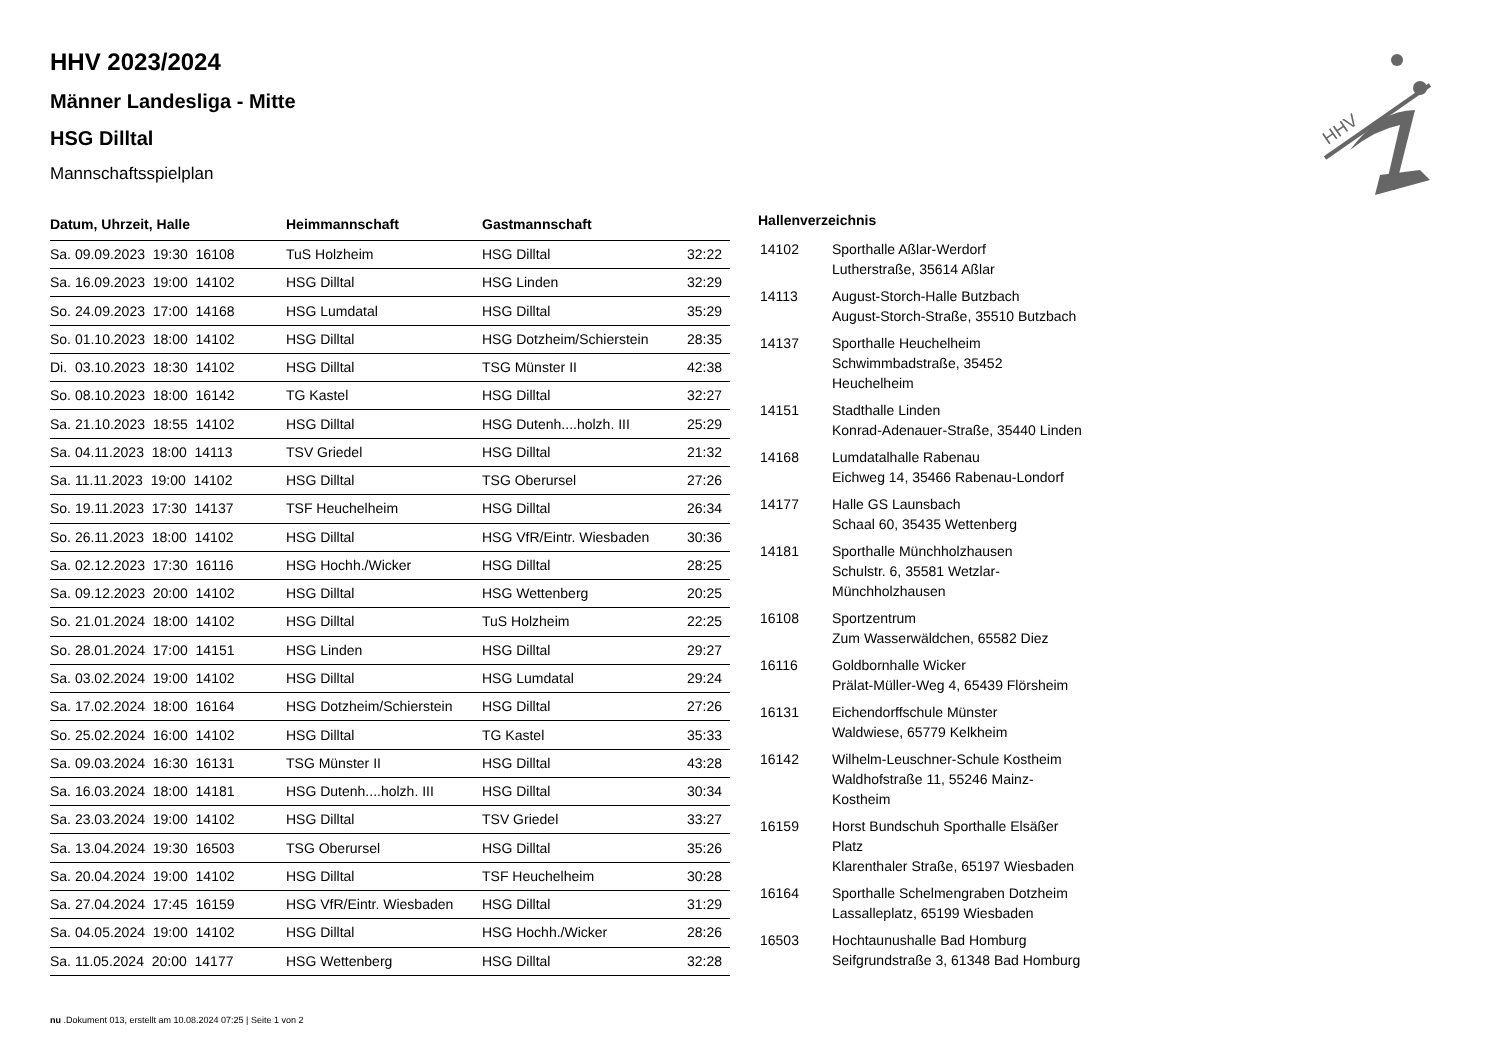HHV 2023/2024
Männer Landesliga - Mitte
HSG Dilltal
Mannschaftsspielplan
| Datum, Uhrzeit, Halle | Heimmannschaft | Gastmannschaft | |
| --- | --- | --- | --- |
| Sa. 09.09.2023 19:30 16108 | TuS Holzheim | HSG Dilltal | 32:22 |
| Sa. 16.09.2023 19:00 14102 | HSG Dilltal | HSG Linden | 32:29 |
| So. 24.09.2023 17:00 14168 | HSG Lumdatal | HSG Dilltal | 35:29 |
| So. 01.10.2023 18:00 14102 | HSG Dilltal | HSG Dotzheim/Schierstein | 28:35 |
| Di. 03.10.2023 18:30 14102 | HSG Dilltal | TSG Münster II | 42:38 |
| So. 08.10.2023 18:00 16142 | TG Kastel | HSG Dilltal | 32:27 |
| Sa. 21.10.2023 18:55 14102 | HSG Dilltal | HSG Dutenh....holzh. III | 25:29 |
| Sa. 04.11.2023 18:00 14113 | TSV Griedel | HSG Dilltal | 21:32 |
| Sa. 11.11.2023 19:00 14102 | HSG Dilltal | TSG Oberursel | 27:26 |
| So. 19.11.2023 17:30 14137 | TSF Heuchelheim | HSG Dilltal | 26:34 |
| So. 26.11.2023 18:00 14102 | HSG Dilltal | HSG VfR/Eintr. Wiesbaden | 30:36 |
| Sa. 02.12.2023 17:30 16116 | HSG Hochh./Wicker | HSG Dilltal | 28:25 |
| Sa. 09.12.2023 20:00 14102 | HSG Dilltal | HSG Wettenberg | 20:25 |
| So. 21.01.2024 18:00 14102 | HSG Dilltal | TuS Holzheim | 22:25 |
| So. 28.01.2024 17:00 14151 | HSG Linden | HSG Dilltal | 29:27 |
| Sa. 03.02.2024 19:00 14102 | HSG Dilltal | HSG Lumdatal | 29:24 |
| Sa. 17.02.2024 18:00 16164 | HSG Dotzheim/Schierstein | HSG Dilltal | 27:26 |
| So. 25.02.2024 16:00 14102 | HSG Dilltal | TG Kastel | 35:33 |
| Sa. 09.03.2024 16:30 16131 | TSG Münster II | HSG Dilltal | 43:28 |
| Sa. 16.03.2024 18:00 14181 | HSG Dutenh....holzh. III | HSG Dilltal | 30:34 |
| Sa. 23.03.2024 19:00 14102 | HSG Dilltal | TSV Griedel | 33:27 |
| Sa. 13.04.2024 19:30 16503 | TSG Oberursel | HSG Dilltal | 35:26 |
| Sa. 20.04.2024 19:00 14102 | HSG Dilltal | TSF Heuchelheim | 30:28 |
| Sa. 27.04.2024 17:45 16159 | HSG VfR/Eintr. Wiesbaden | HSG Dilltal | 31:29 |
| Sa. 04.05.2024 19:00 14102 | HSG Dilltal | HSG Hochh./Wicker | 28:26 |
| Sa. 11.05.2024 20:00 14177 | HSG Wettenberg | HSG Dilltal | 32:28 |
Hallenverzeichnis
| 14102 | Sporthalle Aßlar-Werdorf Lutherstraße, 35614 Aßlar |
| 14113 | August-Storch-Halle Butzbach August-Storch-Straße, 35510 Butzbach |
| 14137 | Sporthalle Heuchelheim Schwimmbadstraße, 35452 Heuchelheim |
| 14151 | Stadthalle Linden Konrad-Adenauer-Straße, 35440 Linden |
| 14168 | Lumdatalhalle Rabenau Eichweg 14, 35466 Rabenau-Londorf |
| 14177 | Halle GS Launsbach Schaal 60, 35435 Wettenberg |
| 14181 | Sporthalle Münchholzhausen Schulstr. 6, 35581 Wetzlar-Münchholzhausen |
| 16108 | Sportzentrum Zum Wasserwäldchen, 65582 Diez |
| 16116 | Goldbornhalle Wicker Prälat-Müller-Weg 4, 65439 Flörsheim |
| 16131 | Eichendorffschule Münster Waldwiese, 65779 Kelkheim |
| 16142 | Wilhelm-Leuschner-Schule Kostheim Waldhofstraße 11, 55246 Mainz-Kostheim |
| 16159 | Horst Bundschuh Sporthalle Elsäßer Platz Klarenthaler Straße, 65197 Wiesbaden |
| 16164 | Sporthalle Schelmengraben Dotzheim Lassalleplatz, 65199 Wiesbaden |
| 16503 | Hochtaunushalle Bad Homburg Seifgrundstraße 3, 61348 Bad Homburg |
HHV
nu .Dokument 013, erstellt am 10.08.2024 07:25 | Seite 1 von 2